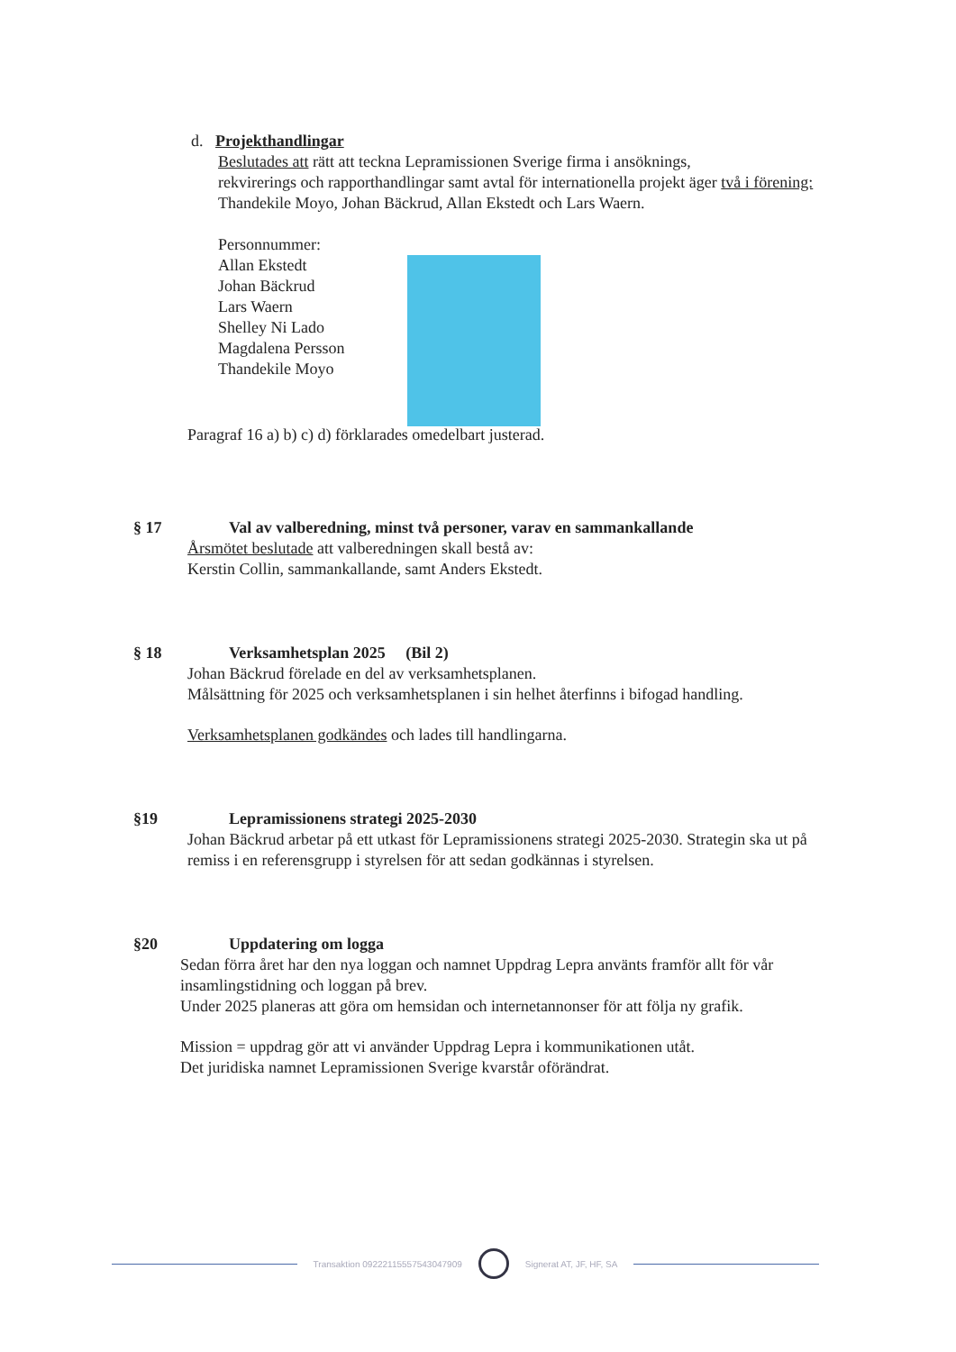d. Projekthandlingar
Beslutades att rätt att teckna Lepramissionen Sverige firma i ansöknings,
rekvirerings och rapporthandlingar samt avtal för internationella projekt äger två i förening:
Thandekile Moyo, Johan Bäckrud, Allan Ekstedt och Lars Waern.
Personnummer:
Allan Ekstedt
Johan Bäckrud
Lars Waern
Shelley Ni Lado
Magdalena Persson
Thandekile Moyo
Paragraf 16 a) b) c) d) förklarades omedelbart justerad.
§ 17 Val av valberedning, minst två personer, varav en sammankallande
Årsmötet beslutade att valberedningen skall bestå av:
Kerstin Collin, sammankallande, samt Anders Ekstedt.
§ 18 Verksamhetsplan 2025 (Bil 2)
Johan Bäckrud förelade en del av verksamhetsplanen.
Målsättning för 2025 och verksamhetsplanen i sin helhet återfinns i bifogad handling.
Verksamhetsplanen godkändes och lades till handlingarna.
§19 Lepramissionens strategi 2025-2030
Johan Bäckrud arbetar på ett utkast för Lepramissionens strategi 2025-2030. Strategin ska ut på remiss i en referensgrupp i styrelsen för att sedan godkännas i styrelsen.
§20 Uppdatering om logga
Sedan förra året har den nya loggan och namnet Uppdrag Lepra använts framför allt för vår insamlingstidning och loggan på brev.
Under 2025 planeras att göra om hemsidan och internetannonser för att följa ny grafik.
Mission = uppdrag gör att vi använder Uppdrag Lepra i kommunikationen utåt.
Det juridiska namnet Lepramissionen Sverige kvarstår oförändrat.
Transaktion 09222115557543047909
Signerat AT, JF, HF, SA